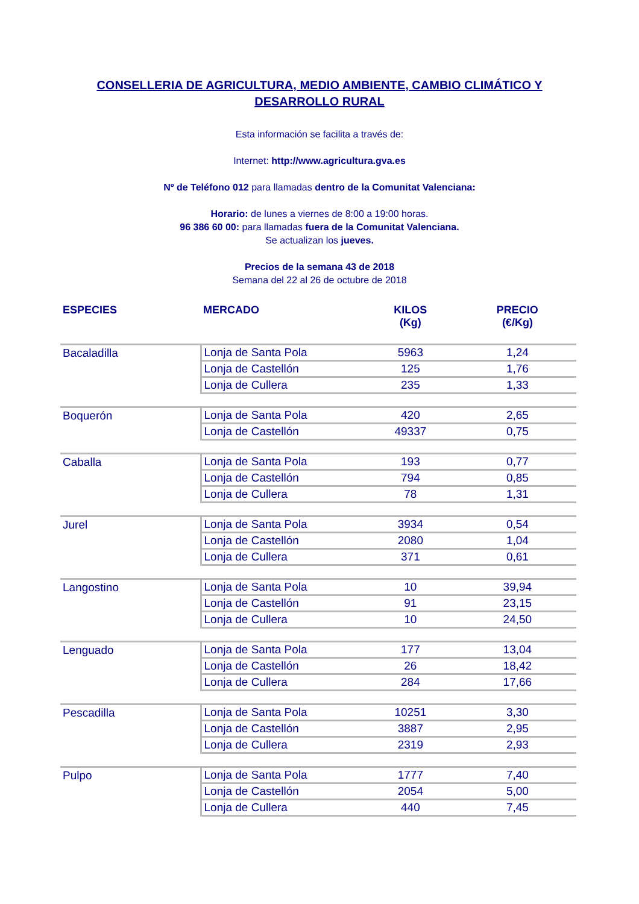CONSELLERIA DE AGRICULTURA, MEDIO AMBIENTE, CAMBIO CLIMÁTICO Y
DESARROLLO RURAL
Esta información se facilita a través de:
Internet: http://www.agricultura.gva.es
Nº de Teléfono 012 para llamadas dentro de la Comunitat Valenciana:
Horario: de lunes a viernes de 8:00 a 19:00 horas.
96 386 60 00: para llamadas fuera de la Comunitat Valenciana.
Se actualizan los jueves.
Precios de la semana 43 de 2018
Semana del 22 al 26 de octubre de 2018
| ESPECIES | MERCADO | KILOS (Kg) | PRECIO (€/Kg) |
| --- | --- | --- | --- |
| Bacaladilla | Lonja de Santa Pola | 5963 | 1,24 |
| | Lonja de Castellón | 125 | 1,76 |
| | Lonja de Cullera | 235 | 1,33 |
| Boquerón | Lonja de Santa Pola | 420 | 2,65 |
| | Lonja de Castellón | 49337 | 0,75 |
| Caballa | Lonja de Santa Pola | 193 | 0,77 |
| | Lonja de Castellón | 794 | 0,85 |
| | Lonja de Cullera | 78 | 1,31 |
| Jurel | Lonja de Santa Pola | 3934 | 0,54 |
| | Lonja de Castellón | 2080 | 1,04 |
| | Lonja de Cullera | 371 | 0,61 |
| Langostino | Lonja de Santa Pola | 10 | 39,94 |
| | Lonja de Castellón | 91 | 23,15 |
| | Lonja de Cullera | 10 | 24,50 |
| Lenguado | Lonja de Santa Pola | 177 | 13,04 |
| | Lonja de Castellón | 26 | 18,42 |
| | Lonja de Cullera | 284 | 17,66 |
| Pescadilla | Lonja de Santa Pola | 10251 | 3,30 |
| | Lonja de Castellón | 3887 | 2,95 |
| | Lonja de Cullera | 2319 | 2,93 |
| Pulpo | Lonja de Santa Pola | 1777 | 7,40 |
| | Lonja de Castellón | 2054 | 5,00 |
| | Lonja de Cullera | 440 | 7,45 |